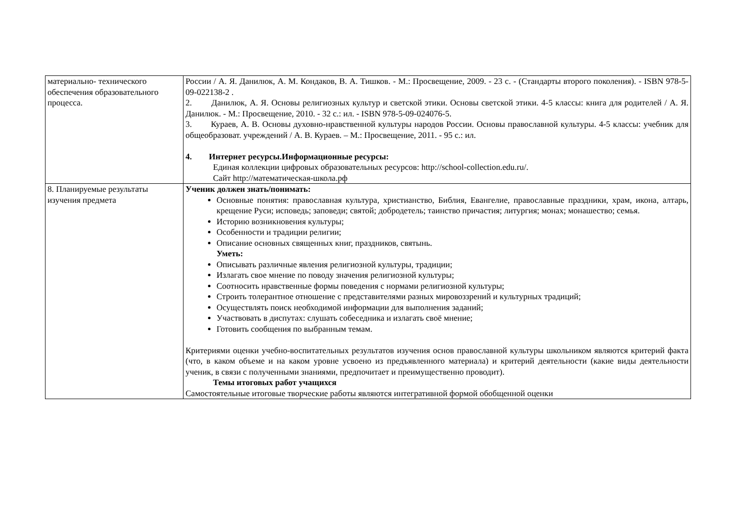| материально- технического обеспечения образовательного процесса. | России / А. Я. Данилюк, А. М. Кондаков, В. А. Тишков. - М.: Просвещение, 2009. - 23 с. - (Стандарты второго поколения). - ISBN 978-5-09-022138-2 . 2. Данилюк, А. Я. Основы религиозных культур и светской этики. Основы светской этики. 4-5 классы: книга для родителей / А. Я. Данилюк. - М.: Просвещение, 2010. - 32 с.: ил. - ISBN 978-5-09-024076-5. 3. Кураев, А. В. Основы духовно-нравственной культуры народов России. Основы православной культуры. 4-5 классы: учебник для общеобразоват. учреждений / А. В. Кураев. – М.: Просвещение, 2011. - 95 с.: ил. 4. Интернет ресурсы.Информационные ресурсы: Единая коллекции цифровых образовательных ресурсов: http://school-collection.edu.ru/. Сайт http://математическая-школа.рф |
| 8. Планируемые результаты изучения предмета | Ученик должен знать/понимать: Основные понятия: православная культура, христианство, Библия, Евангелие, православные праздники, храм, икона, алтарь, крещение Руси; исповедь; заповеди; святой; добродетель; таинство причастия; литургия; монах; монашество; семья. Историю возникновения культуры; Особенности и традиции религии; Описание основных священных книг, праздников, святынь. Уметь: Описывать различные явления религиозной культуры, традиции; Излагать свое мнение по поводу значения религиозной культуры; Соотносить нравственные формы поведения с нормами религиозной культуры; Строить толерантное отношение с представителями разных мировоззрений и культурных традиций; Осуществлять поиск необходимой информации для выполнения заданий; Участвовать в диспутах: слушать собеседника и излагать своё мнение; Готовить сообщения по выбранным темам. Критериями оценки учебно-воспитательных результатов изучения основ православной культуры школьником являются критерий факта (что, в каком объеме и на каком уровне усвоено из предъявленного материала) и критерий деятельности (какие виды деятельности ученик, в связи с полученными знаниями, предпочитает и преимущественно проводит). Темы итоговых работ учащихся Самостоятельные итоговые творческие работы являются интегративной формой обобщенной оценки |